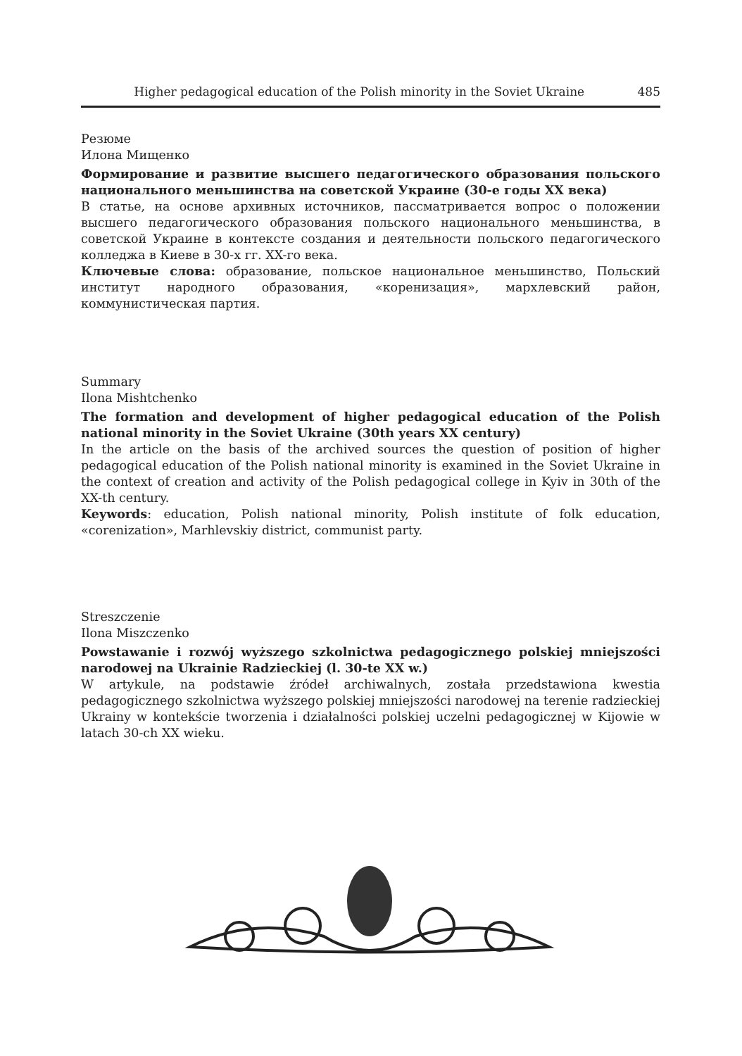Higher pedagogical education of the Polish minority in the Soviet Ukraine 485
Резюме
Илона Мищенко
Формирование и развитие высшего педагогического образования польского национального меньшинства на советской Украине (30-е годы XX века)
В статье, на основе архивных источников, пассматривается вопрос о положении высшего педагогического образования польского национального меньшинства, в советской Украине в контексте создания и деятельности польского педагогического колледжа в Киеве в 30-х гг. XX-го века.
Ключевые слова: образование, польское национальное меньшинство, Польский институт народного образования, «коренизация», мархлевский район, коммунистическая партия.
Summary
Ilona Mishtchenko
The formation and development of higher pedagogical education of the Polish national minority in the Soviet Ukraine (30th years XX century)
In the article on the basis of the archived sources the question of position of higher pedagogical education of the Polish national minority is examined in the Soviet Ukraine in the context of creation and activity of the Polish pedagogical college in Kyiv in 30th of the XX-th century.
Keywords: education, Polish national minority, Polish institute of folk education, «corenization», Marhlevskiy district, communist party.
Streszczenie
Ilona Miszczenko
Powstawanie i rozwój wyższego szkolnictwa pedagogicznego polskiej mniejszości narodowej na Ukrainie Radzieckiej (l. 30-te XX w.)
W artykule, na podstawie źródeł archiwalnych, została przedstawiona kwestia pedagogicznego szkolnictwa wyższego polskiej mniejszości narodowej na terenie radzieckiej Ukrainy w kontekście tworzenia i działalności polskiej uczelni pedagogicznej w Kijowie w latach 30-ch XX wieku.